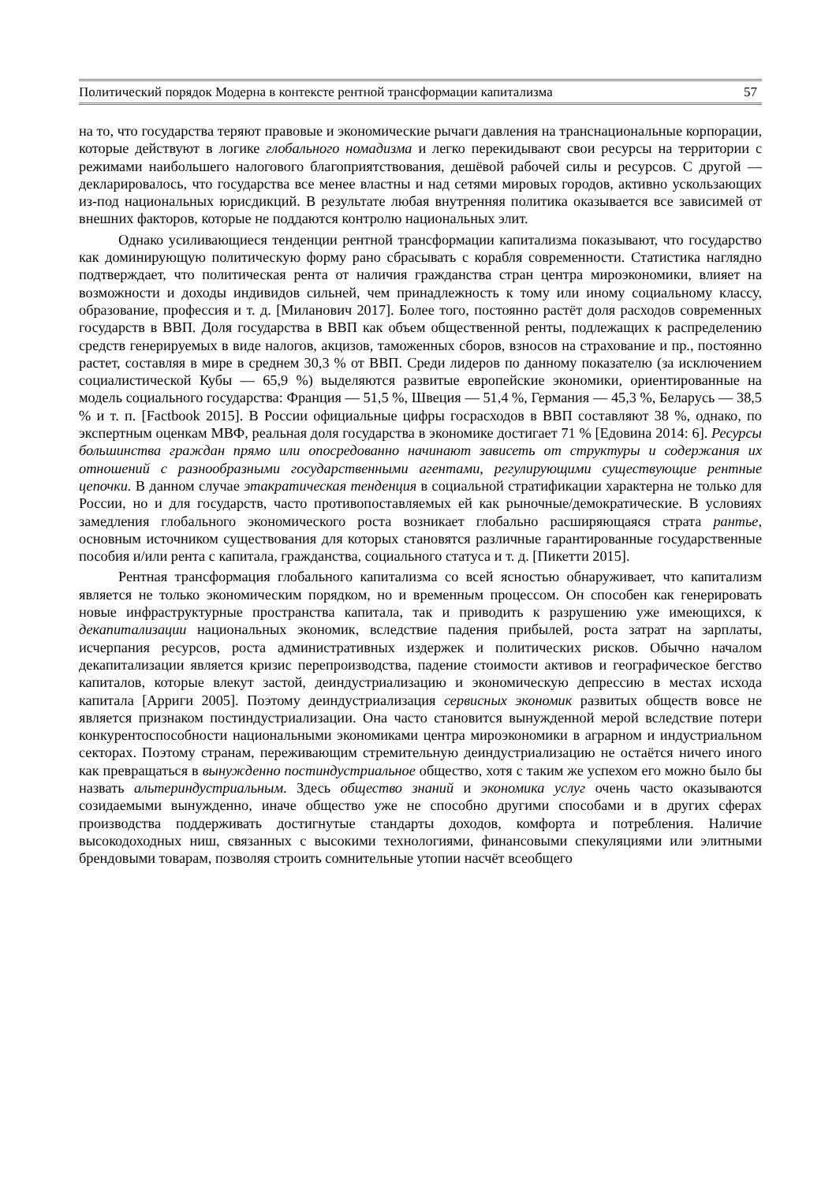Политический порядок Модерна в контексте рентной трансформации капитализма 57
на то, что государства теряют правовые и экономические рычаги давления на транснациональные корпорации, которые действуют в логике глобального номадизма и легко перекидывают свои ресурсы на территории с режимами наибольшего налогового благоприятствования, дешёвой рабочей силы и ресурсов. С другой — декларировалось, что государства все менее властны и над сетями мировых городов, активно ускользающих из-под национальных юрисдикций. В результате любая внутренняя политика оказывается все зависимей от внешних факторов, которые не поддаются контролю национальных элит.
Однако усиливающиеся тенденции рентной трансформации капитализма показывают, что государство как доминирующую политическую форму рано сбрасывать с корабля современности. Статистика наглядно подтверждает, что политическая рента от наличия гражданства стран центра мироэкономики, влияет на возможности и доходы индивидов сильней, чем принадлежность к тому или иному социальному классу, образование, профессия и т. д. [Миланович 2017]. Более того, постоянно растёт доля расходов современных государств в ВВП. Доля государства в ВВП как объем общественной ренты, подлежащих к распределению средств генерируемых в виде налогов, акцизов, таможенных сборов, взносов на страхование и пр., постоянно растет, составляя в мире в среднем 30,3 % от ВВП. Среди лидеров по данному показателю (за исключением социалистической Кубы — 65,9 %) выделяются развитые европейские экономики, ориентированные на модель социального государства: Франция — 51,5 %, Швеция — 51,4 %, Германия — 45,3 %, Беларусь — 38,5 % и т. п. [Factbook 2015]. В России официальные цифры госрасходов в ВВП составляют 38 %, однако, по экспертным оценкам МВФ, реальная доля государства в экономике достигает 71 % [Едовина 2014: 6]. Ресурсы большинства граждан прямо или опосредованно начинают зависеть от структуры и содержания их отношений с разнообразными государственными агентами, регулирующими существующие рентные цепочки. В данном случае этакратическая тенденция в социальной стратификации характерна не только для России, но и для государств, часто противопоставляемых ей как рыночные/демократические. В условиях замедления глобального экономического роста возникает глобально расширяющаяся страта рантье, основным источником существования для которых становятся различные гарантированные государственные пособия и/или рента с капитала, гражданства, социального статуса и т. д. [Пикетти 2015].
Рентная трансформация глобального капитализма со всей ясностью обнаруживает, что капитализм является не только экономическим порядком, но и временным процессом. Он способен как генерировать новые инфраструктурные пространства капитала, так и приводить к разрушению уже имеющихся, к декапитализации национальных экономик, вследствие падения прибылей, роста затрат на зарплаты, исчерпания ресурсов, роста административных издержек и политических рисков. Обычно началом декапитализации является кризис перепроизводства, падение стоимости активов и географическое бегство капиталов, которые влекут застой, деиндустриализацию и экономическую депрессию в местах исхода капитала [Арриги 2005]. Поэтому деиндустриализация сервисных экономик развитых обществ вовсе не является признаком постиндустриализации. Она часто становится вынужденной мерой вследствие потери конкурентоспособности национальными экономиками центра мироэкономики в аграрном и индустриальном секторах. Поэтому странам, переживающим стремительную деиндустриализацию не остаётся ничего иного как превращаться в вынужденно постиндустриальное общество, хотя с таким же успехом его можно было бы назвать альтериндустриальным. Здесь общество знаний и экономика услуг очень часто оказываются созидаемыми вынужденно, иначе общество уже не способно другими способами и в других сферах производства поддерживать достигнутые стандарты доходов, комфорта и потребления. Наличие высокодоходных ниш, связанных с высокими технологиями, финансовыми спекуляциями или элитными брендовыми товарам, позволяя строить сомнительные утопии насчёт всеобщего